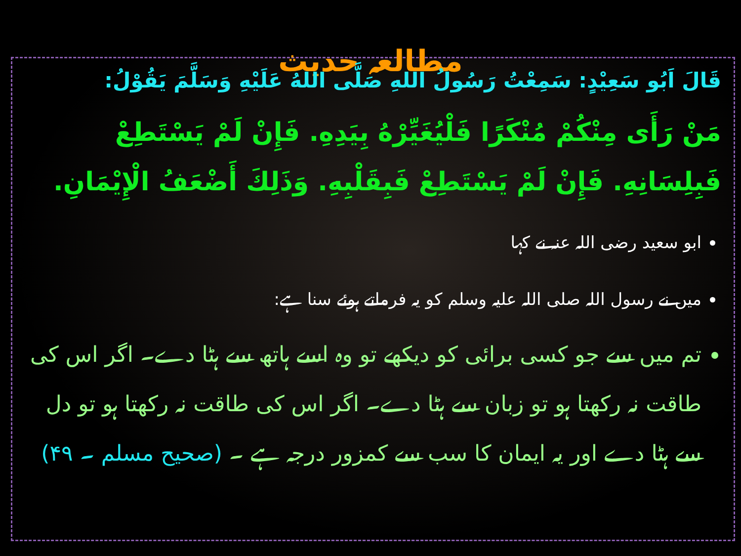مطالعہ حدیث
قَالَ اَبُو سَعِيْدٍ: سَمِعْتُ رَسُولُ اللهِ صَلَّى اللهُ عَلَيْهِ وَسَلَّمَ يَقُوْلُ:
مَنْ رَأَى مِنْكُمْ مُنْكَرًا فَلْيُغَيِّرْهُ بِيَدِهِ. فَإِنْ لَمْ يَسْتَطِعْ فَبِلِسَانِهِ. فَإِنْ لَمْ يَسْتَطِعْ فَبِقَلْبِهِ. وَذَلِكَ أَضْعَفُ الْإِيْمَانِ.
ابو سعید رضی اللہ عنہ نے کہا
میں نے رسول اللہ صلی اللہ علیہ وسلم کو یہ فرماتے ہوئے سنا ہے:
تم میں سے جو کسی برائی کو دیکھے تو وہ اسے ہاتھ سے ہٹا دے۔ اگر اس کی طاقت نہ رکھتا ہو تو زبان سے ہٹا دے۔ اگر اس کی طاقت نہ رکھتا ہو تو دل سے ہٹا دے اور یہ ایمان کا سب سے کمزور درجہ ہے ۔ (صحیح مسلم ۔ ۴۹)